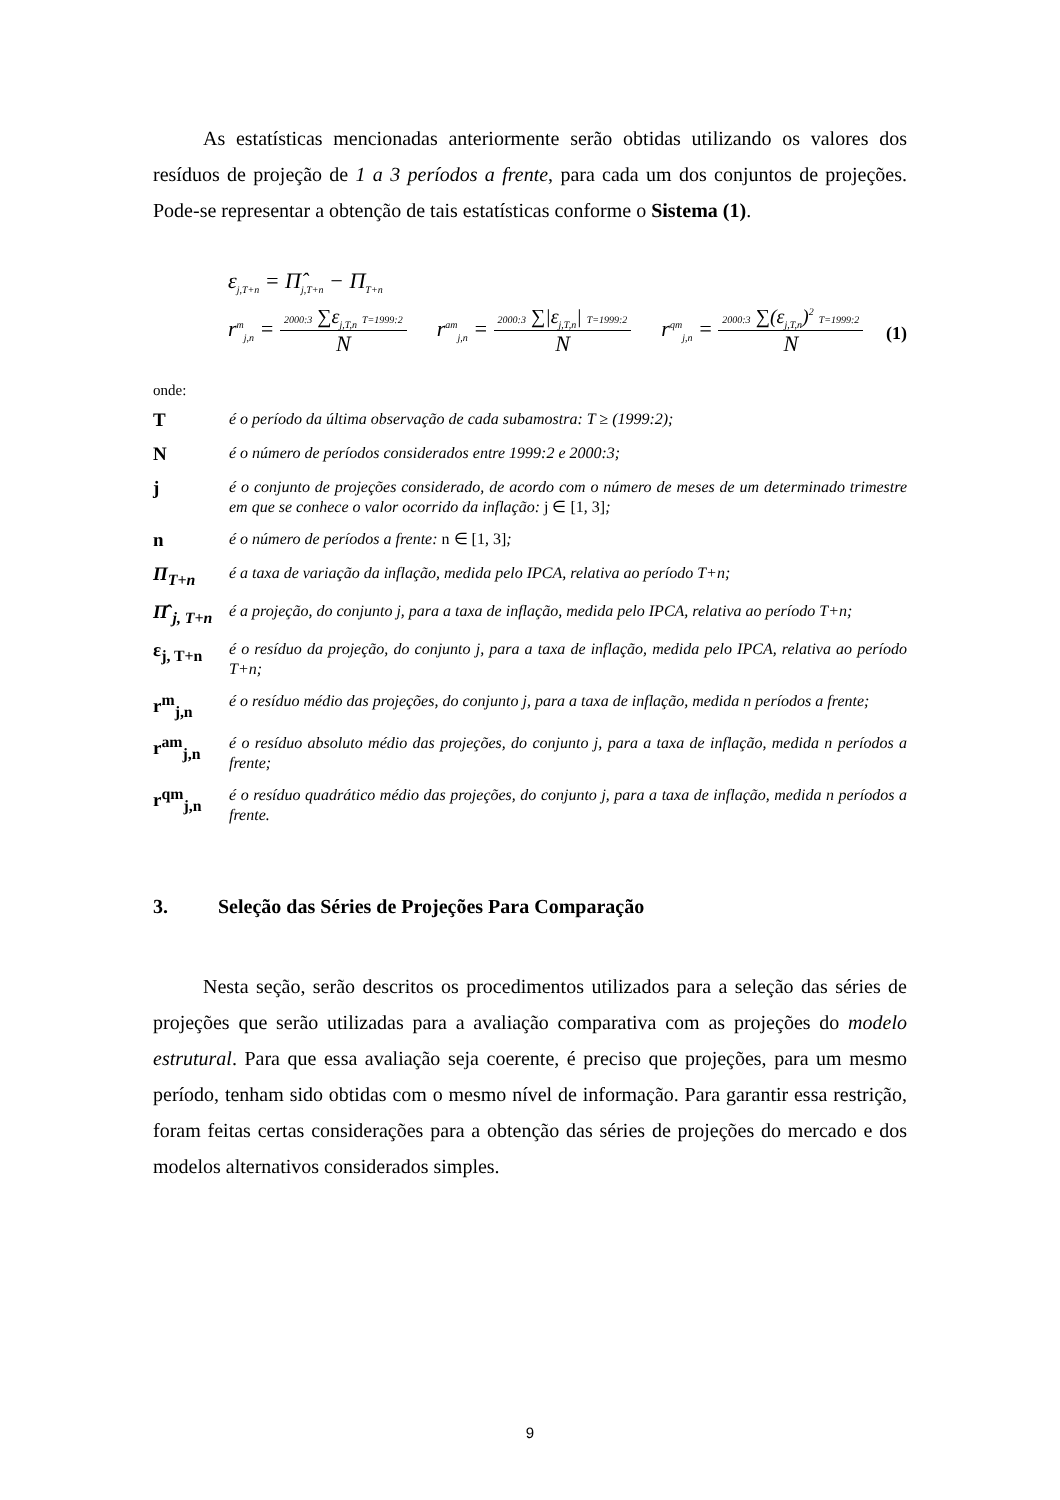As estatísticas mencionadas anteriormente serão obtidas utilizando os valores dos resíduos de projeção de 1 a 3 períodos a frente, para cada um dos conjuntos de projeções. Pode-se representar a obtenção de tais estatísticas conforme o Sistema (1).
ε<sub>j,T+n</sub> = Π̂<sub>j,T+n</sub> − Π<sub>T+n</sub>
r<sup>m</sup><sub>j,n</sub> = 2000:3 ∑ε<sub>j,T,n</sub> T=1999:2 N r<sup>am</sup><sub>j,n</sub> = 2000:3 ∑|ε<sub>j,T,n</sub>| T=1999:2 N r<sup>qm</sup><sub>j,n</sub> = 2000:3 ∑(ε<sub>j,T,n</sub>)<sup>2</sup> T=1999:2 N
(1)
onde:
T
é o período da última observação de cada subamostra: T ≥ (1999:2);
N
é o número de períodos considerados entre 1999:2 e 2000:3;
j
é o conjunto de projeções considerado, de acordo com o número de meses de um determinado trimestre em que se conhece o valor ocorrido da inflação: j ∈ [1, 3];
n
é o número de períodos a frente: n ∈ [1, 3];
Π<sub>T+n</sub>
é a taxa de variação da inflação, medida pelo IPCA, relativa ao período T+n;
Π̂ <sub>j, T+n</sub>
é a projeção, do conjunto j, para a taxa de inflação, medida pelo IPCA, relativa ao período T+n;
ε<sub>j, T+n</sub>
é o resíduo da projeção, do conjunto j, para a taxa de inflação, medida pelo IPCA, relativa ao período T+n;
r<sup>m</sup><sub>j,n</sub>
é o resíduo médio das projeções, do conjunto j, para a taxa de inflação, medida n períodos a frente;
r<sup>am</sup><sub>j,n</sub>
é o resíduo absoluto médio das projeções, do conjunto j, para a taxa de inflação, medida n períodos a frente;
r<sup>qm</sup><sub>j,n</sub>
é o resíduo quadrático médio das projeções, do conjunto j, para a taxa de inflação, medida n períodos a frente.
3. Seleção das Séries de Projeções Para Comparação
Nesta seção, serão descritos os procedimentos utilizados para a seleção das séries de projeções que serão utilizadas para a avaliação comparativa com as projeções do modelo estrutural. Para que essa avaliação seja coerente, é preciso que projeções, para um mesmo período, tenham sido obtidas com o mesmo nível de informação. Para garantir essa restrição, foram feitas certas considerações para a obtenção das séries de projeções do mercado e dos modelos alternativos considerados simples.
9